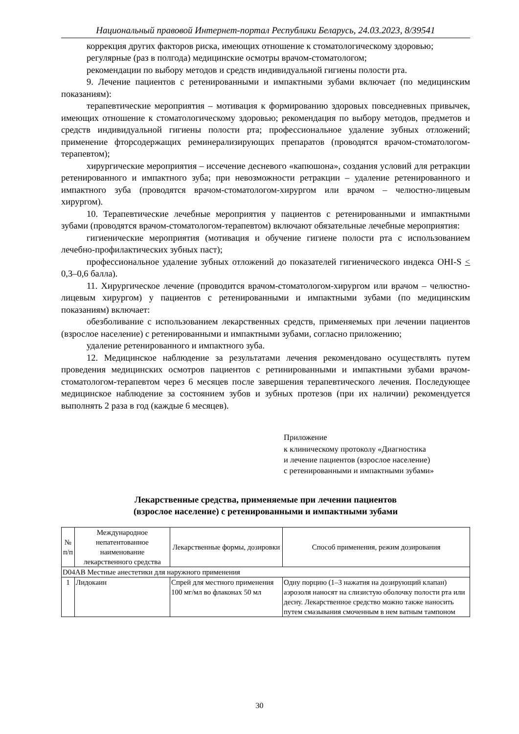Национальный правовой Интернет-портал Республики Беларусь, 24.03.2023, 8/39541
коррекция других факторов риска, имеющих отношение к стоматологическому здоровью;
регулярные (раз в полгода) медицинские осмотры врачом-стоматологом;
рекомендации по выбору методов и средств индивидуальной гигиены полости рта.
9. Лечение пациентов с ретенированными и импактными зубами включает (по медицинским показаниям):
терапевтические мероприятия – мотивация к формированию здоровых повседневных привычек, имеющих отношение к стоматологическому здоровью; рекомендация по выбору методов, предметов и средств индивидуальной гигиены полости рта; профессиональное удаление зубных отложений; применение фторсодержащих реминерализирующих препаратов (проводятся врачом-стоматологом-терапевтом);
хирургические мероприятия – иссечение десневого «капюшона», создания условий для ретракции ретенированного и импактного зуба; при невозможности ретракции – удаление ретенированного и импактного зуба (проводятся врачом-стоматологом-хирургом или врачом – челюстно-лицевым хирургом).
10. Терапевтические лечебные мероприятия у пациентов с ретенированными и импактными зубами (проводятся врачом-стоматологом-терапевтом) включают обязательные лечебные мероприятия:
гигиенические мероприятия (мотивация и обучение гигиене полости рта с использованием лечебно-профилактических зубных паст);
профессиональное удаление зубных отложений до показателей гигиенического индекса OHI-S < 0,3–0,6 балла).
11. Хирургическое лечение (проводится врачом-стоматологом-хирургом или врачом – челюстно-лицевым хирургом) у пациентов с ретенированными и импактными зубами (по медицинским показаниям) включает:
обезболивание с использованием лекарственных средств, применяемых при лечении пациентов (взрослое население) с ретенированными и импактными зубами, согласно приложению;
удаление ретенированного и импактного зуба.
12. Медицинское наблюдение за результатами лечения рекомендовано осуществлять путем проведения медицинских осмотров пациентов с ретинированными и импактными зубами врачом-стоматологом-терапевтом через 6 месяцев после завершения терапевтического лечения. Последующее медицинское наблюдение за состоянием зубов и зубных протезов (при их наличии) рекомендуется выполнять 2 раза в год (каждые 6 месяцев).
Приложение
к клиническому протоколу «Диагностика
и лечение пациентов (взрослое население)
с ретенированными и импактными зубами»
Лекарственные средства, применяемые при лечении пациентов
(взрослое население) с ретенированными и импактными зубами
| № п/п | Международное непатентованное наименование лекарственного средства | Лекарственные формы, дозировки | Способ применения, режим дозирования |
| --- | --- | --- | --- |
| D04AB Местные анестетики для наружного применения | | | |
| 1 | Лидокаин | Спрей для местного применения 100 мг/мл во флаконах 50 мл | Одну порцию (1–3 нажатия на дозирующий клапан) аэрозоля наносят на слизистую оболочку полости рта или десну. Лекарственное средство можно также наносить путем смазывания смоченным в нем ватным тампоном |
30